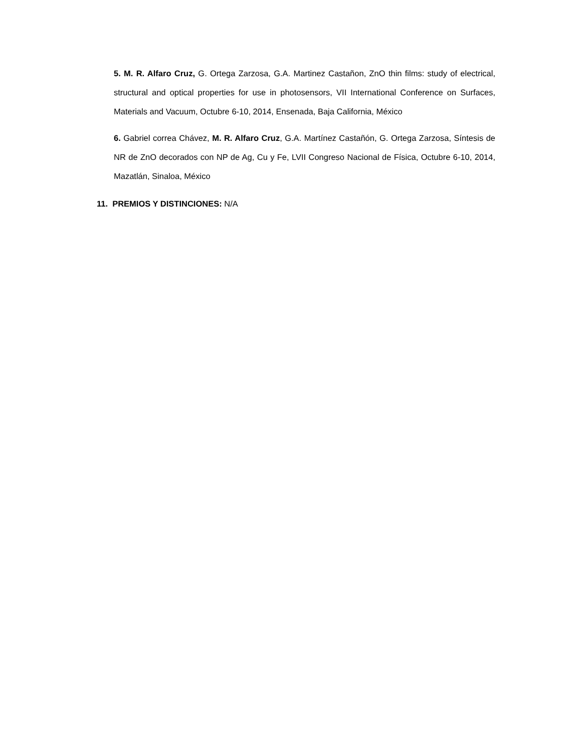5. M. R. Alfaro Cruz, G. Ortega Zarzosa, G.A. Martinez Castañon, ZnO thin films: study of electrical, structural and optical properties for use in photosensors, VII International Conference on Surfaces, Materials and Vacuum, Octubre 6-10, 2014, Ensenada, Baja California, México
6. Gabriel correa Chávez, M. R. Alfaro Cruz, G.A. Martínez Castañón, G. Ortega Zarzosa, Síntesis de NR de ZnO decorados con NP de Ag, Cu y Fe, LVII Congreso Nacional de Física, Octubre 6-10, 2014, Mazatlán, Sinaloa, México
11. PREMIOS Y DISTINCIONES: N/A